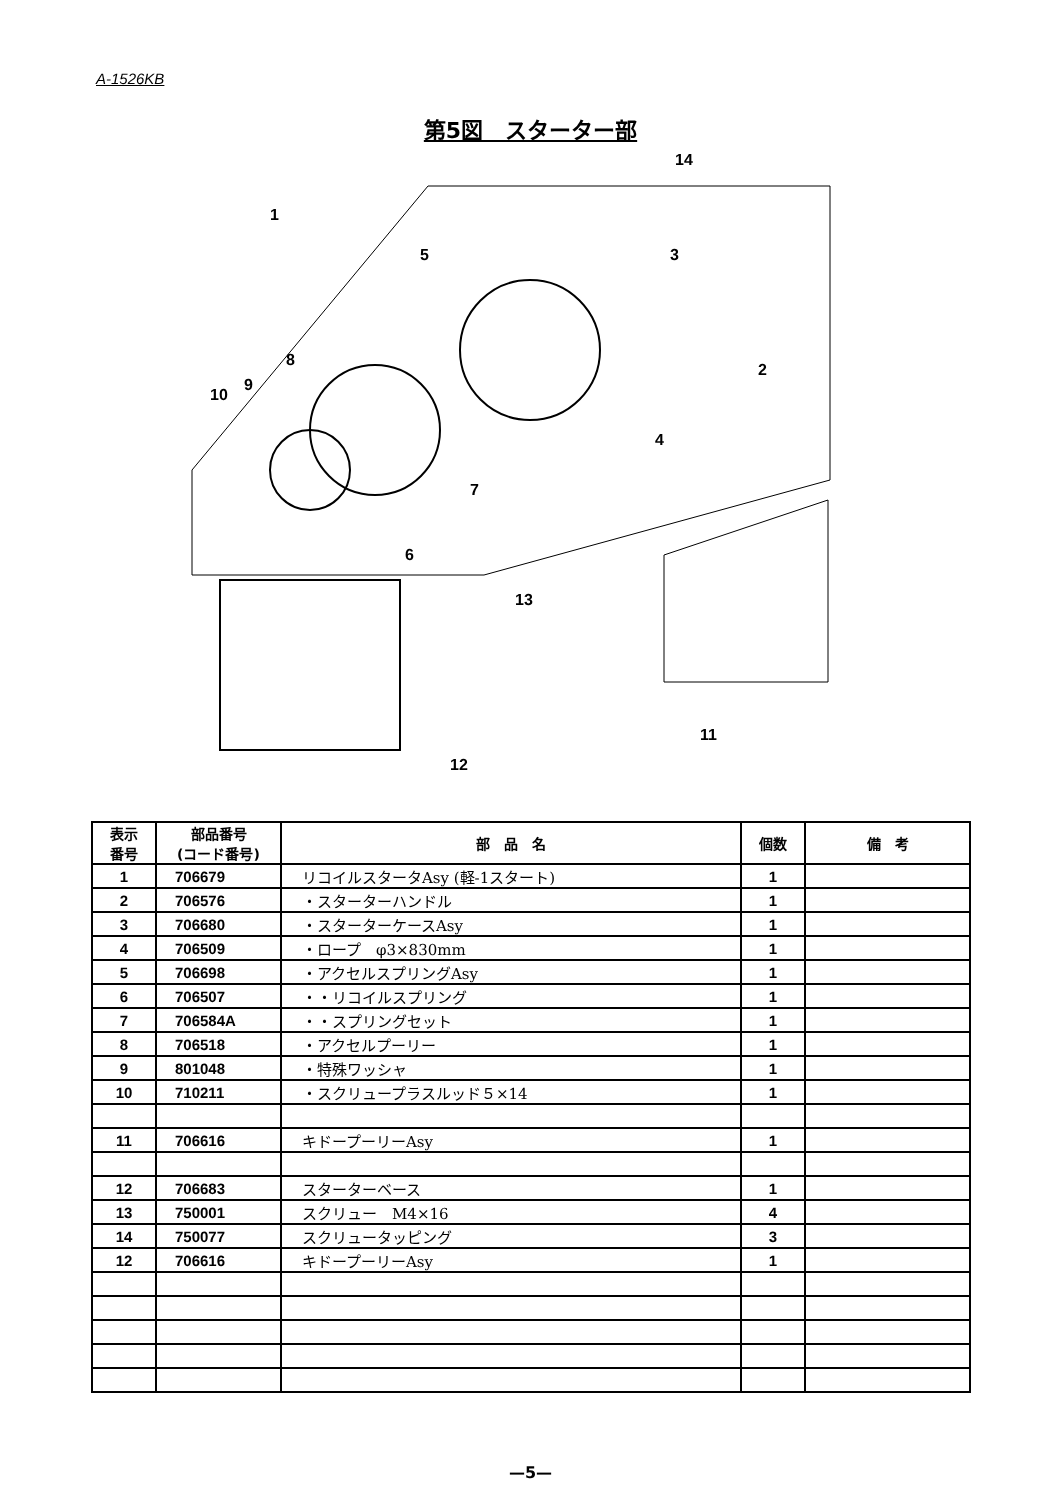A-1526KB
第5図　スターター部
1
5
3
2
4
7
6
8
9
10
14
13
11
12
| 表示 番号 | 部品番号 (コード番号) | 部 品 名 | 個数 | 備 考 |
| --- | --- | --- | --- | --- |
| 1 | 706679 | リコイルスタータAsy (軽-1スタート) | 1 | |
| 2 | 706576 | ・スターターハンドル | 1 | |
| 3 | 706680 | ・スターターケースAsy | 1 | |
| 4 | 706509 | ・ロープ φ3×830mm | 1 | |
| 5 | 706698 | ・アクセルスプリングAsy | 1 | |
| 6 | 706507 | ・・リコイルスプリング | 1 | |
| 7 | 706584A | ・・スプリングセット | 1 | |
| 8 | 706518 | ・アクセルプーリー | 1 | |
| 9 | 801048 | ・特殊ワッシャ | 1 | |
| 10 | 710211 | ・スクリュープラスルッド５×14 | 1 | |
| 11 | 706616 | キドープーリーAsy | 1 | |
| 12 | 706683 | スターターベース | 1 | |
| 13 | 750001 | スクリュー M4×16 | 4 | |
| 14 | 750077 | スクリュータッピング | 3 | |
| 12 | 706616 | キドープーリーAsy | 1 | |
—5—